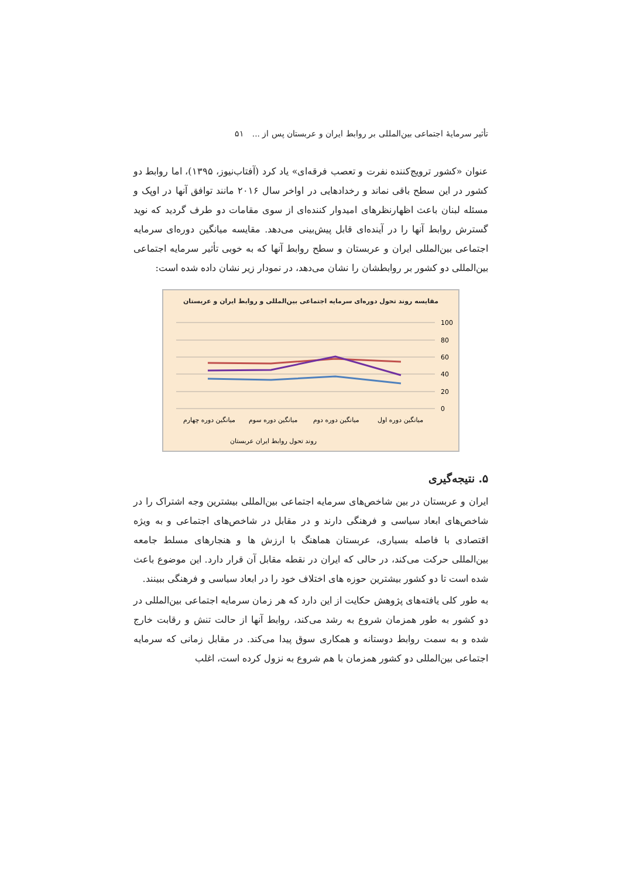تأثیر سرمایهٔ اجتماعی بین‌المللی بر روابط ایران و عربستان پس از ... ۵۱
عنوان «کشور ترویج‌کننده نفرت و تعصب فرقه‌ای» یاد کرد (آفتاب‌نیوز، ۱۳۹۵)، اما روابط دو کشور در این سطح باقی نماند و رخدادهایی در اواخر سال ۲۰۱۶ مانند توافق آنها در اوپک و مسئله لبنان باعث اظهارنظرهای امیدوار کننده‌ای از سوی مقامات دو طرف گردید که نوید گسترش روابط آنها را در آینده‌ای قابل پیش‌بینی می‌دهد. مقایسه میانگین دوره‌ای سرمایه اجتماعی بین‌المللی ایران و عربستان و سطح روابط آنها که به خوبی تأثیر سرمایه اجتماعی بین‌المللی دو کشور بر روابطشان را نشان می‌دهد، در نمودار زیر نشان داده شده است:
مقایسه روند تحول دوره‌ای سرمایه اجتماعی بین‌المللی و روابط ایران و عربستان
100
80
60
40
20
0
میانگین دوره چهارم
میانگین دوره سوم
میانگین دوره دوم
میانگین دوره اول
روند تحول روابط ایران عربستان
۵. نتیجه‌گیری
ایران و عربستان در بین شاخص‌های سرمایه اجتماعی بین‌المللی بیشترین وجه اشتراک را در شاخص‌های ابعاد سیاسی و فرهنگی دارند و در مقابل در شاخص‌های اجتماعی و به ویژه اقتصادی با فاصله بسیاری، عربستان هماهنگ با ارزش ها و هنجارهای مسلط جامعه بین‌المللی حرکت می‌کند، در حالی که ایران در نقطه مقابل آن قرار دارد. این موضوع باعث شده است تا دو کشور بیشترین حوزه های اختلاف خود را در ابعاد سیاسی و فرهنگی ببینند.
به طور کلی یافته‌های پژوهش حکایت از این دارد که هر زمان سرمایه اجتماعی بین‌المللی در دو کشور به طور همزمان شروع به رشد می‌کند، روابط آنها از حالت تنش و رقابت خارج شده و به سمت روابط دوستانه و همکاری سوق پیدا می‌کند. در مقابل زمانی که سرمایه اجتماعی بین‌المللی دو کشور همزمان با هم شروع به نزول کرده است، اغلب